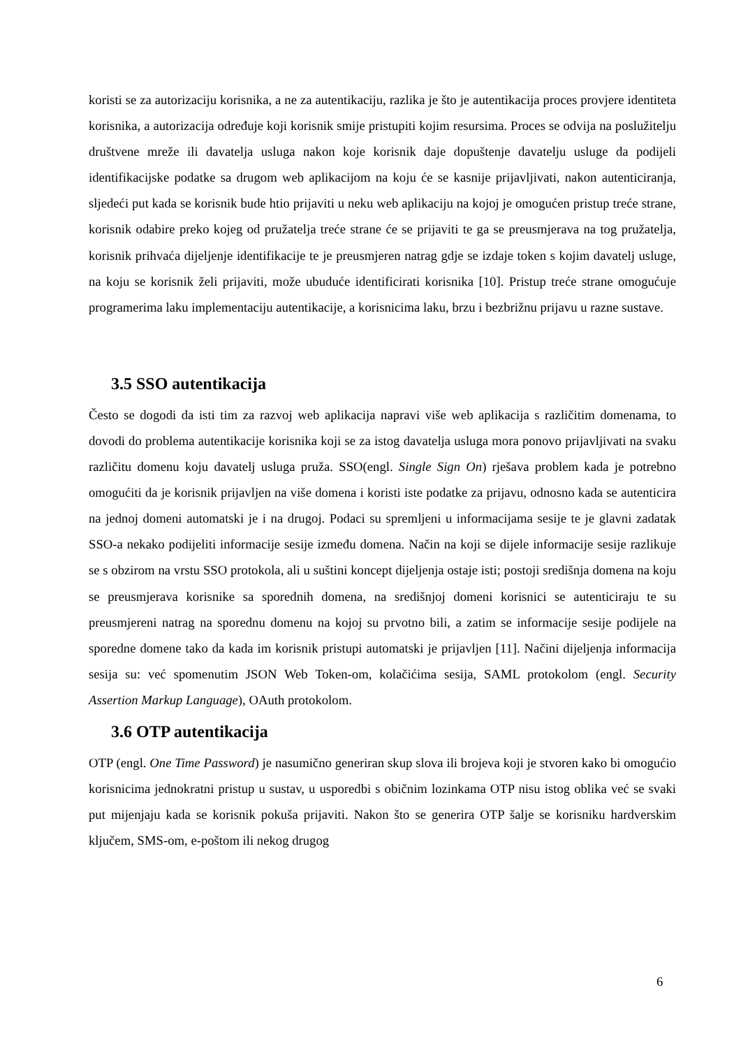koristi se za autorizaciju korisnika, a ne za autentikaciju, razlika je što je autentikacija proces provjere identiteta korisnika, a autorizacija određuje koji korisnik smije pristupiti kojim resursima. Proces se odvija na poslužitelju društvene mreže ili davatelja usluga nakon koje korisnik daje dopuštenje davatelju usluge da podijeli identifikacijske podatke sa drugom web aplikacijom na koju će se kasnije prijavljivati, nakon autenticiranja, sljedeći put kada se korisnik bude htio prijaviti u neku web aplikaciju na kojoj je omogućen pristup treće strane, korisnik odabire preko kojeg od pružatelja treće strane će se prijaviti te ga se preusmjerava na tog pružatelja, korisnik prihvaća dijeljenje identifikacije te je preusmjeren natrag gdje se izdaje token s kojim davatelj usluge, na koju se korisnik želi prijaviti, može ubuduće identificirati korisnika [10]. Pristup treće strane omogućuje programerima laku implementaciju autentikacije, a korisnicima laku, brzu i bezbrižnu prijavu u razne sustave.
3.5 SSO autentikacija
Često se dogodi da isti tim za razvoj web aplikacija napravi više web aplikacija s različitim domenama, to dovodi do problema autentikacije korisnika koji se za istog davatelja usluga mora ponovo prijavljivati na svaku različitu domenu koju davatelj usluga pruža. SSO(engl. Single Sign On) rješava problem kada je potrebno omogućiti da je korisnik prijavljen na više domena i koristi iste podatke za prijavu, odnosno kada se autenticira na jednoj domeni automatski je i na drugoj. Podaci su spremljeni u informacijama sesije te je glavni zadatak SSO-a nekako podijeliti informacije sesije između domena. Način na koji se dijele informacije sesije razlikuje se s obzirom na vrstu SSO protokola, ali u suštini koncept dijeljenja ostaje isti; postoji središnja domena na koju se preusmjerava korisnike sa sporednih domena, na središnjoj domeni korisnici se autenticiraju te su preusmjereni natrag na sporednu domenu na kojoj su prvotno bili, a zatim se informacije sesije podijele na sporedne domene tako da kada im korisnik pristupi automatski je prijavljen [11]. Načini dijeljenja informacija sesija su: već spomenutim JSON Web Token-om, kolačićima sesija, SAML protokolom (engl. Security Assertion Markup Language), OAuth protokolom.
3.6 OTP autentikacija
OTP (engl. One Time Password) je nasumično generiran skup slova ili brojeva koji je stvoren kako bi omogućio korisnicima jednokratni pristup u sustav, u usporedbi s običnim lozinkama OTP nisu istog oblika već se svaki put mijenjaju kada se korisnik pokuša prijaviti. Nakon što se generira OTP šalje se korisniku hardverskim ključem, SMS-om, e-poštom ili nekog drugog
6